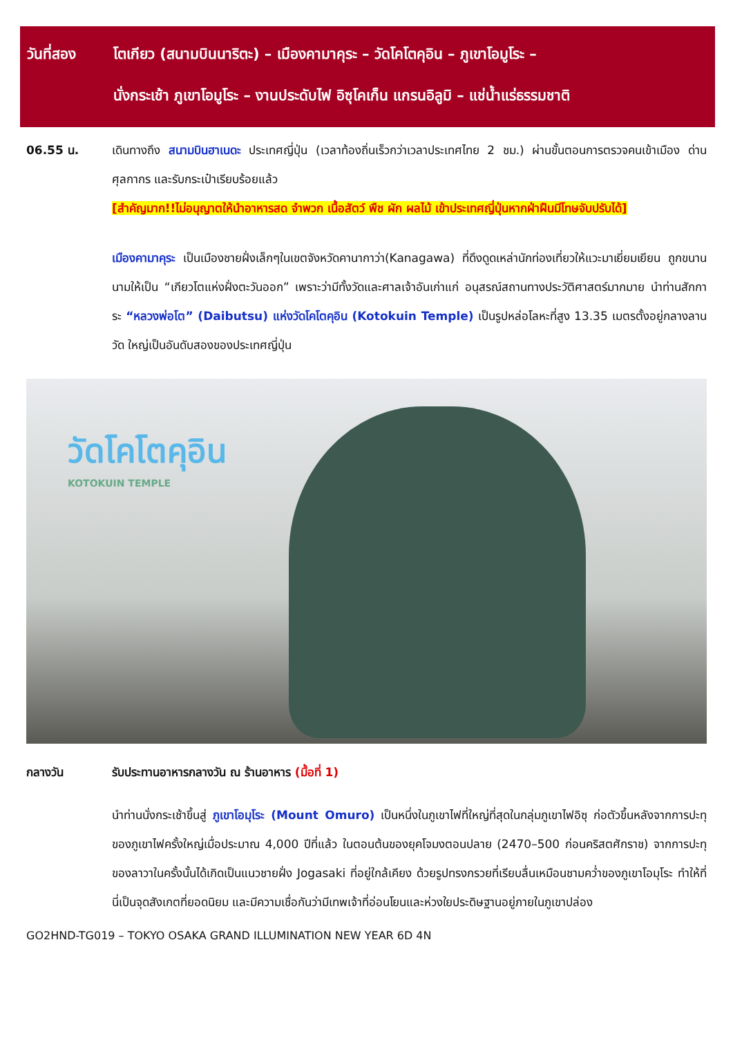วันที่สอง โตเกียว (สนามบินนาริตะ) – เมืองคามาคุระ – วัดโคโตคุอิน – ภูเขาโอมูโระ –
นั่งกระเช้า ภูเขาโอมูโระ – งานประดับไฟ อิซุโคเก็น แกรนอิลูมิ – แช่น้ำแร่ธรรมชาติ
06.55 น. เดินทางถึง สนามบินฮาเนดะ ประเทศญี่ปุ่น (เวลาท้องถิ่นเร็วกว่าเวลาประเทศไทย 2 ชม.) ผ่านขั้นตอนการตรวจคนเข้าเมือง ด่านศุลกากร และรับกระเป๋าเรียบร้อยแล้ว
[สำคัญมาก!!ไม่อนุญาตให้นำอาหารสด จำพวก เนื้อสัตว์ พืช ผัก ผลไม้ เข้าประเทศญี่ปุ่นหากฝ่าฝืนมีโทษจับปรับได้]
เมืองคามาคุระ เป็นเมืองชายฝั่งเล็กๆในเขตจังหวัดคานากาว่า(Kanagawa) ที่ดึงดูดเหล่านักท่องเที่ยวให้แวะมาเยี่ยมเยียน ถูกขนานนามให้เป็น “เกียวโตแห่งฝั่งตะวันออก” เพราะว่ามีทั้งวัดและศาลเจ้าอันเก่าแก่ อนุสรณ์สถานทางประวัติศาสตร์มากมาย นำท่านสักการะ “หลวงพ่อโต” (Daibutsu) แห่งวัดโคโตคุอิน (Kotokuin Temple) เป็นรูปหล่อโลหะที่สูง 13.35 เมตรตั้งอยู่กลางลานวัด ใหญ่เป็นอันดับสองของประเทศญี่ปุ่น
วัดโคโตคุอิน
KOTOKUIN TEMPLE
กลางวัน รับประทานอาหารกลางวัน ณ ร้านอาหาร (มื้อที่ 1)
นำท่านนั่งกระเช้าขึ้นสู่ ภูเขาโอมุโระ (Mount Omuro) เป็นหนึ่งในภูเขาไฟที่ใหญ่ที่สุดในกลุ่มภูเขาไฟอิซุ ก่อตัวขึ้นหลังจากการปะทุของภูเขาไฟครั้งใหญ่เมื่อประมาณ 4,000 ปีที่แล้ว ในตอนต้นของยุคโจมงตอนปลาย (2470–500 ก่อนคริสตศักราช) จากการปะทุของลาวาในครั้งนั้นได้เกิดเป็นแนวชายฝั่ง Jogasaki ที่อยู่ใกล้เคียง ด้วยรูปทรงกรวยที่เรียบลื่นเหมือนชามคว่ำของภูเขาโอมุโระ ทำให้ที่นี่เป็นจุดสังเกตที่ยอดนิยม และมีความเชื่อกันว่ามีเทพเจ้าที่อ่อนโยนและห่วงใยประดิษฐานอยู่ภายในภูเขาปล่อง
GO2HND-TG019 – TOKYO OSAKA GRAND ILLUMINATION NEW YEAR 6D 4N